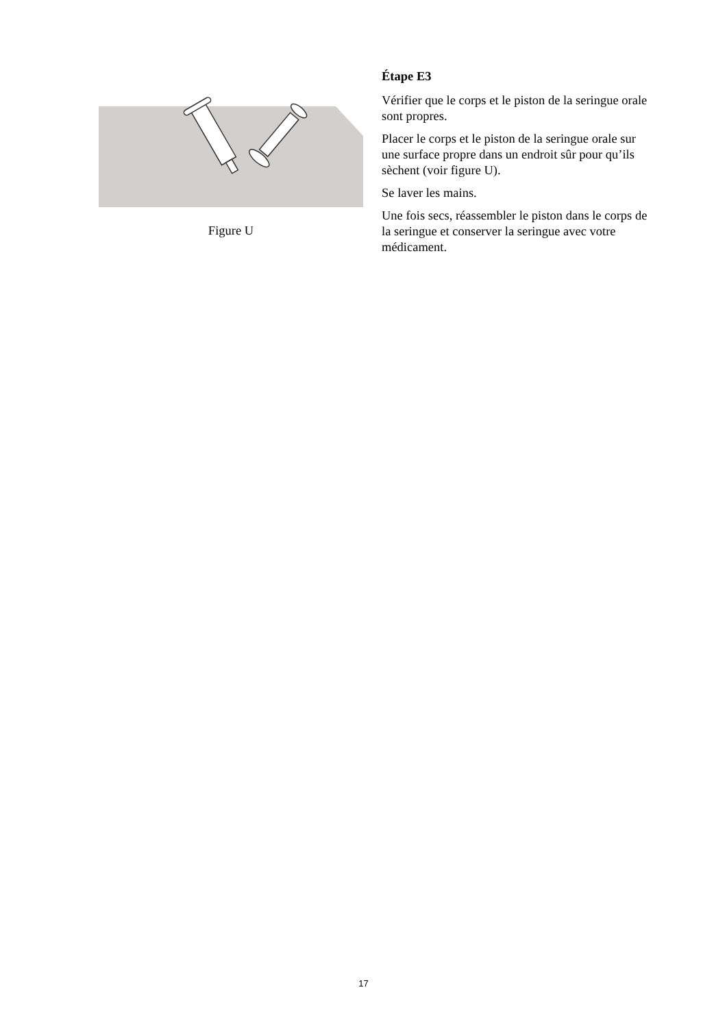Figure U
Étape E3
Vérifier que le corps et le piston de la seringue orale sont propres.
Placer le corps et le piston de la seringue orale sur une surface propre dans un endroit sûr pour qu’ils sèchent (voir figure U).
Se laver les mains.
Une fois secs, réassembler le piston dans le corps de la seringue et conserver la seringue avec votre médicament.
17